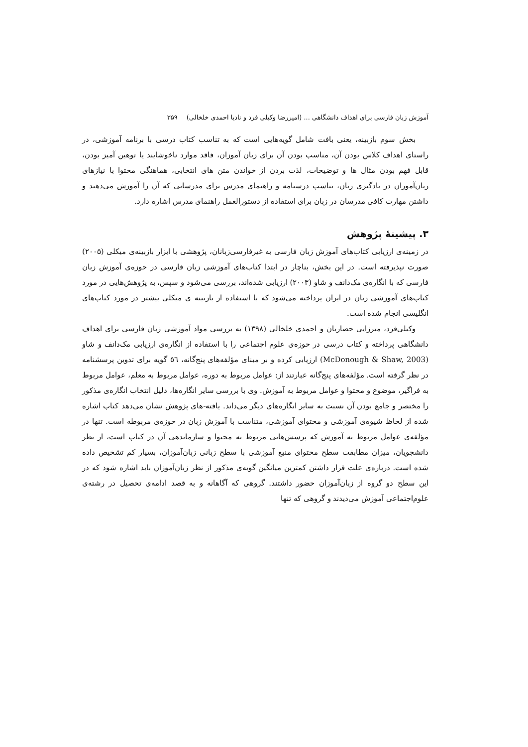آموزش زبان فارسی برای اهداف دانشگاهی ... (امیررضا وکیلی فرد و نادیا احمدی خلخالی) ۳۵۹
بخش سوم بازبینه، یعنی بافت شامل گویه‌هایی است که به تناسب کتاب درسی با برنامه آموزشی، در راستای اهداف کلاس بودن آن، مناسب بودن آن برای زبان آموزان، فاقد موارد ناخوشایند یا توهین آمیز بودن، قابل فهم بودن مثال ها و توضیحات، لذت بردن از خواندن متن های انتخابی، هماهنگی محتوا با نیازهای زبان‌آموزان در یادگیری زبان، تناسب درسنامه و راهنمای مدرس برای مدرسانی که آن را آموزش می‌دهند و داشتن مهارت کافی مدرسان در زبان برای استفاده از دستورالعمل راهنمای مدرس اشاره دارد.
۳. پیشینهٔ پژوهش
در زمینه‌ی ارزیابی کتاب‌های آموزش زبان فارسی به غیرفارسی‌زبانان، پژوهشی با ابزار بازبینه‌ی میکلی (۲۰۰۵) صورت نپذیرفته است. در این بخش، بناچار در ابتدا کتاب‌های آموزشی زبان فارسی در حوزه‌ی آموزش زبان فارسی که با انگاره‌ی مک‌دانف و شاو (۲۰۰۳) ارزیابی شده‌اند، بررسی می‌شود و سپس، به پژوهش‌هایی در مورد کتاب‌های آموزشی زبان در ایران پرداخته می‌شود که با استفاده از بازبینه ی میکلی بیشتر در مورد کتاب‌های انگلیسی انجام شده است.
وکیلی‌فرد، میرزایی حصاریان و احمدی خلخالی (۱۳۹۸) به بررسی مواد آموزشی زبان فارسی برای اهداف دانشگاهی پرداخته و کتاب درسی در حوزه‌ی علوم اجتماعی را با استفاده از انگاره‌ی ارزیابی مک‌دانف و شاو (McDonough & Shaw, 2003) ارزیابی کرده و بر مبنای مؤلفه‌های پنج‌گانه، ٥٦ گویه برای تدوین پرسشنامه در نظر گرفته است. مؤلفه‌های پنج‌گانه عبارتند از: عوامل مربوط به دوره، عوامل مربوط به معلم، عوامل مربوط به فراگیر، موضوع و محتوا و عوامل مربوط به آموزش. وی با بررسی سایر انگاره‌ها، دلیل انتخاب انگاره‌ی مذکور را مختصر و جامع بودن آن نسبت به سایر انگاره‌های دیگر می‌داند. یافته-های پژوهش نشان می‌دهد کتاب اشاره شده از لحاظ شیوه‌ی آموزشی و محتوای آموزشی، متناسب با آموزش زبان در حوزه‌ی مربوطه است. تنها در مؤلفه‌ی عوامل مربوط به آموزش که پرسش‌هایی مربوط به محتوا و سازماندهی آن در کتاب است، از نظر دانشجویان، میزان مطابقت سطح محتوای منبع آموزشی با سطح زبانی زبان‌آموزان، بسیار کم تشخیص داده شده است. درباره‌ی علت قرار داشتن کمترین میانگین گویه‌ی مذکور از نظر زبان‌آموزان باید اشاره شود که در این سطح دو گروه از زبان‌آموزان حضور داشتند. گروهی که آگاهانه و به قصد ادامه‌ی تحصیل در رشته‌ی علوم‌اجتماعی آموزش می‌دیدند و گروهی که تنها